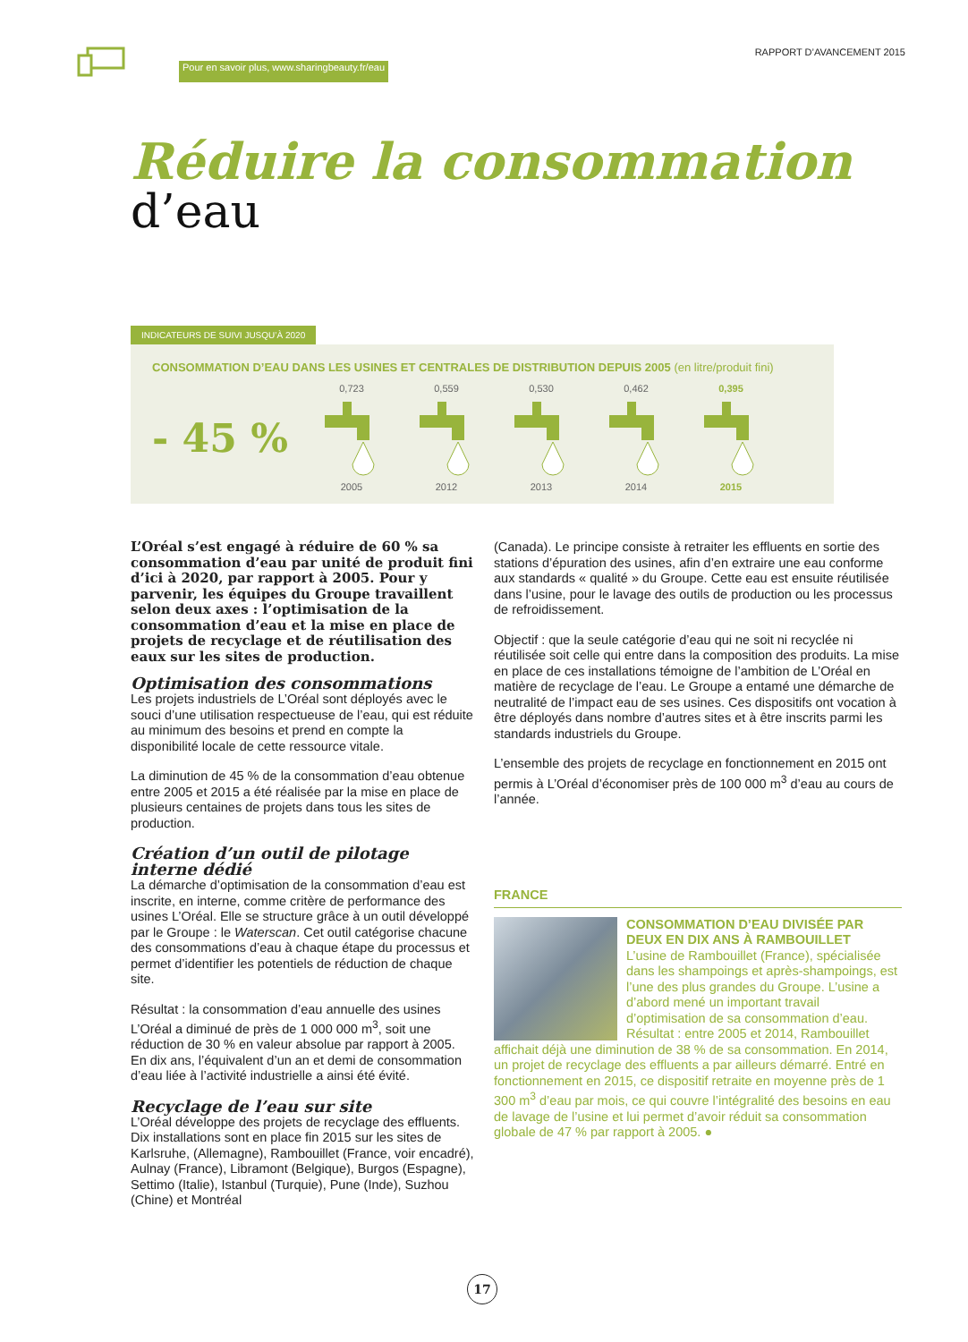Pour en savoir plus, www.sharingbeauty.fr/eau
RAPPORT D’AVANCEMENT 2015
Réduire la consommation
d’eau
INDICATEURS DE SUIVI JUSQU’À 2020
CONSOMMATION D’EAU DANS LES USINES ET CENTRALES DE DISTRIBUTION DEPUIS 2005 (en litre/produit fini)
- 45 %
0,7232005 0,5592012 0,5302013 0,4622014 0,3952015
L’Oréal s’est engagé à réduire de 60 % sa consommation d’eau par unité de produit fini d’ici à 2020, par rapport à 2005. Pour y parvenir, les équipes du Groupe travaillent selon deux axes : l’optimisation de la consommation d’eau et la mise en place de projets de recyclage et de réutilisation des eaux sur les sites de production.
Optimisation des consommations
Les projets industriels de L’Oréal sont déployés avec le souci d’une utilisation respectueuse de l’eau, qui est réduite au minimum des besoins et prend en compte la disponibilité locale de cette ressource vitale.
La diminution de 45 % de la consommation d’eau obtenue entre 2005 et 2015 a été réalisée par la mise en place de plusieurs centaines de projets dans tous les sites de production.
Création d’un outil de pilotage interne dédié
La démarche d’optimisation de la consommation d’eau est inscrite, en interne, comme critère de performance des usines L’Oréal. Elle se structure grâce à un outil développé par le Groupe : le Waterscan. Cet outil catégorise chacune des consommations d’eau à chaque étape du processus et permet d’identifier les potentiels de réduction de chaque site.
Résultat : la consommation d’eau annuelle des usines L’Oréal a diminué de près de 1 000 000 m<sup>3</sup>, soit une réduction de 30 % en valeur absolue par rapport à 2005. En dix ans, l’équivalent d’un an et demi de consommation d’eau liée à l’activité industrielle a ainsi été évité.
Recyclage de l’eau sur site
L’Oréal développe des projets de recyclage des effluents. Dix installations sont en place fin 2015 sur les sites de Karlsruhe, (Allemagne), Rambouillet (France, voir encadré), Aulnay (France), Libramont (Belgique), Burgos (Espagne), Settimo (Italie), Istanbul (Turquie), Pune (Inde), Suzhou (Chine) et Montréal
(Canada). Le principe consiste à retraiter les effluents en sortie des stations d’épuration des usines, afin d’en extraire une eau conforme aux standards « qualité » du Groupe. Cette eau est ensuite réutilisée dans l’usine, pour le lavage des outils de production ou les processus de refroidissement.
Objectif : que la seule catégorie d’eau qui ne soit ni recyclée ni réutilisée soit celle qui entre dans la composition des produits. La mise en place de ces installations témoigne de l’ambition de L’Oréal en matière de recyclage de l’eau. Le Groupe a entamé une démarche de neutralité de l’impact eau de ses usines. Ces dispositifs ont vocation à être déployés dans nombre d’autres sites et à être inscrits parmi les standards industriels du Groupe.
L’ensemble des projets de recyclage en fonctionnement en 2015 ont permis à L’Oréal d’économiser près de 100 000 m<sup>3</sup> d’eau au cours de l’année.
FRANCE
CONSOMMATION D’EAU DIVISÉE PAR DEUX EN DIX ANS À RAMBOUILLET
L’usine de Rambouillet (France), spécialisée dans les shampoings et après-shampoings, est l’une des plus grandes du Groupe. L’usine a d’abord mené un important travail d’optimisation de sa consommation d’eau. Résultat : entre 2005 et 2014, Rambouillet affichait déjà une diminution de 38 % de sa consommation. En 2014, un projet de recyclage des effluents a par ailleurs démarré. Entré en fonctionnement en 2015, ce dispositif retraite en moyenne près de 1 300 m<sup>3</sup> d’eau par mois, ce qui couvre l’intégralité des besoins en eau de lavage de l’usine et lui permet d’avoir réduit sa consommation globale de 47 % par rapport à 2005. ●
17